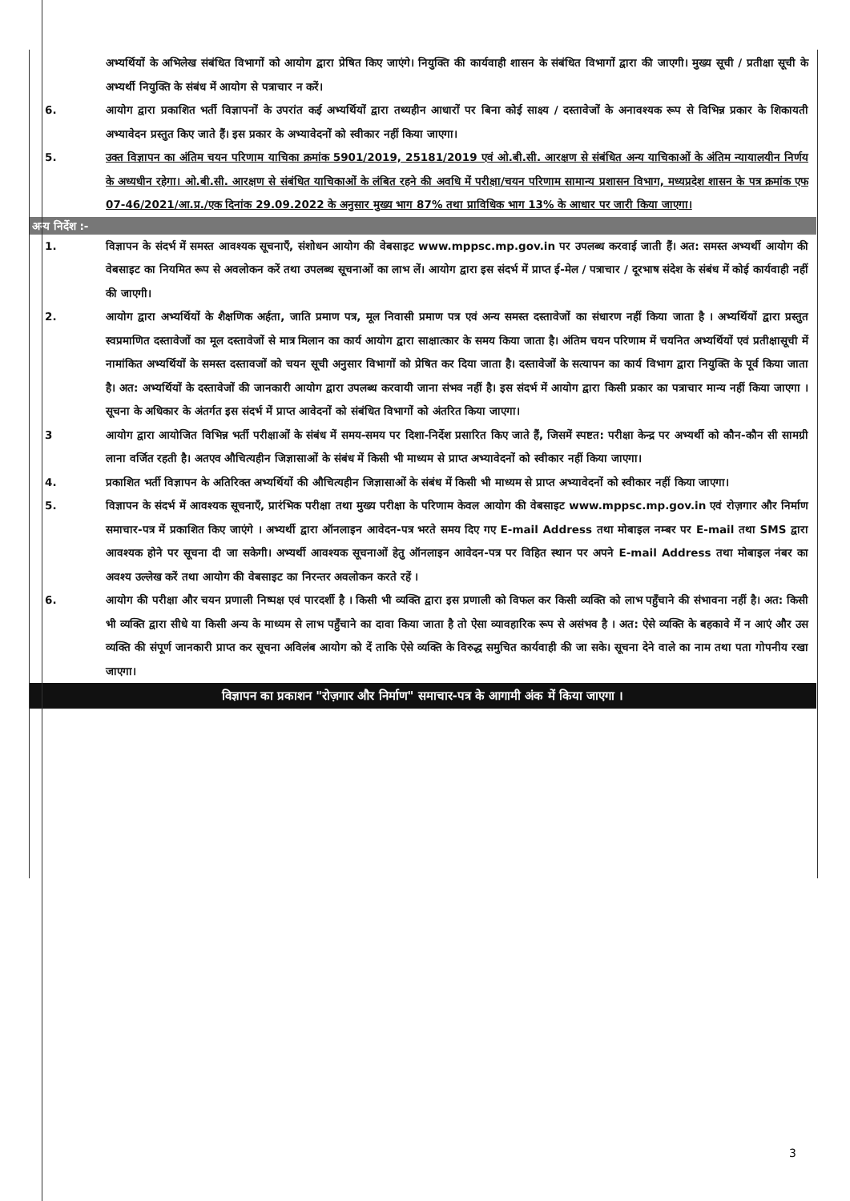अभ्यर्थियों के अभिलेख संबंधित विभागों को आयोग द्वारा प्रेषित किए जाएंगे। नियुक्ति की कार्यवाही शासन के संबंधित विभागों द्वारा की जाएगी। मुख्य सूची / प्रतीक्षा सूची के अभ्यर्थी नियुक्ति के संबंध में आयोग से पत्राचार न करें।
6. आयोग द्वारा प्रकाशित भर्ती विज्ञापनों के उपरांत कई अभ्यर्थियों द्वारा तथ्यहीन आधारों पर बिना कोई साक्ष्य / दस्तावेजों के अनावश्यक रूप से विभिन्न प्रकार के शिकायती अभ्यावेदन प्रस्तुत किए जाते हैं। इस प्रकार के अभ्यावेदनों को स्वीकार नहीं किया जाएगा।
5. उक्त विज्ञापन का अंतिम चयन परिणाम याचिका क्रमांक 5901/2019, 25181/2019 एवं ओ.बी.सी. आरक्षण से संबंधित अन्य याचिकाओं के अंतिम न्यायालयीन निर्णय के अध्यधीन रहेगा। ओ.बी.सी. आरक्षण से संबंधित याचिकाओं के लंबित रहने की अवधि में परीक्षा/चयन परिणाम सामान्य प्रशासन विभाग, मध्यप्रदेश शासन के पत्र क्रमांक एफ 07-46/2021/आ.प्र./एक दिनांक 29.09.2022 के अनुसार मुख्य भाग 87% तथा प्राविधिक भाग 13% के आधार पर जारी किया जाएगा।
अन्य निर्देश :-
1. विज्ञापन के संदर्भ में समस्त आवश्यक सूचनाएँ, संशोधन आयोग की वेबसाइट www.mppsc.mp.gov.in पर उपलब्ध करवाई जाती हैं। अत: समस्त अभ्यर्थी आयोग की वेबसाइट का नियमित रूप से अवलोकन करें तथा उपलब्ध सूचनाओं का लाभ लें। आयोग द्वारा इस संदर्भ में प्राप्त ई-मेल / पत्राचार / दूरभाष संदेश के संबंध में कोई कार्यवाही नहीं की जाएगी।
2. आयोग द्वारा अभ्यर्थियों के शैक्षणिक अर्हता, जाति प्रमाण पत्र, मूल निवासी प्रमाण पत्र एवं अन्य समस्त दस्तावेजों का संधारण नहीं किया जाता है । अभ्यर्थियों द्वारा प्रस्तुत स्वप्रमाणित दस्तावेजों का मूल दस्तावेजों से मात्र मिलान का कार्य आयोग द्वारा साक्षात्कार के समय किया जाता है। अंतिम चयन परिणाम में चयनित अभ्यर्थियों एवं प्रतीक्षासूची में नामांकित अभ्यर्थियों के समस्त दस्तावजों को चयन सूची अनुसार विभागों को प्रेषित कर दिया जाता है। दस्तावेजों के सत्यापन का कार्य विभाग द्वारा नियुक्ति के पूर्व किया जाता है। अत: अभ्यर्थियों के दस्तावेजों की जानकारी आयोग द्वारा उपलब्ध करवायी जाना संभव नहीं है। इस संदर्भ में आयोग द्वारा किसी प्रकार का पत्राचार मान्य नहीं किया जाएगा । सूचना के अधिकार के अंतर्गत इस संदर्भ में प्राप्त आवेदनों को संबंधित विभागों को अंतरित किया जाएगा।
3 आयोग द्वारा आयोजित विभिन्न भर्ती परीक्षाओं के संबंध में समय-समय पर दिशा-निर्देश प्रसारित किए जाते हैं, जिसमें स्पष्टत: परीक्षा केन्द्र पर अभ्यर्थी को कौन-कौन सी सामग्री लाना वर्जित रहती है। अतएव औचित्यहीन जिज्ञासाओं के संबंध में किसी भी माध्यम से प्राप्त अभ्यावेदनों को स्वीकार नहीं किया जाएगा।
4. प्रकाशित भर्ती विज्ञापन के अतिरिक्त अभ्यर्थियों की औचित्यहीन जिज्ञासाओं के संबंध में किसी भी माध्यम से प्राप्त अभ्यावेदनों को स्वीकार नहीं किया जाएगा।
5. विज्ञापन के संदर्भ में आवश्यक सूचनाएँ, प्रारंभिक परीक्षा तथा मुख्य परीक्षा के परिणाम केवल आयोग की वेबसाइट www.mppsc.mp.gov.in एवं रोज़गार और निर्माण समाचार-पत्र में प्रकाशित किए जाएंगे । अभ्यर्थी द्वारा ऑनलाइन आवेदन-पत्र भरते समय दिए गए E-mail Address तथा मोबाइल नम्बर पर E-mail तथा SMS द्वारा आवश्यक होने पर सूचना दी जा सकेगी। अभ्यर्थी आवश्यक सूचनाओं हेतु ऑनलाइन आवेदन-पत्र पर विहित स्थान पर अपने E-mail Address तथा मोबाइल नंबर का अवश्य उल्लेख करें तथा आयोग की वेबसाइट का निरन्तर अवलोकन करते रहें ।
6. आयोग की परीक्षा और चयन प्रणाली निष्पक्ष एवं पारदर्शी है । किसी भी व्यक्ति द्वारा इस प्रणाली को विफल कर किसी व्यक्ति को लाभ पहुँचाने की संभावना नहीं है। अत: किसी भी व्यक्ति द्वारा सीधे या किसी अन्य के माध्यम से लाभ पहुँचाने का दावा किया जाता है तो ऐसा व्यावहारिक रूप से असंभव है । अत: ऐसे व्यक्ति के बहकावे में न आएं और उस व्यक्ति की संपूर्ण जानकारी प्राप्त कर सूचना अविलंब आयोग को दें ताकि ऐसे व्यक्ति के विरुद्ध समुचित कार्यवाही की जा सके। सूचना देने वाले का नाम तथा पता गोपनीय रखा जाएगा।
विज्ञापन का प्रकाशन "रोज़गार और निर्माण" समाचार-पत्र के आगामी अंक में किया जाएगा ।
3